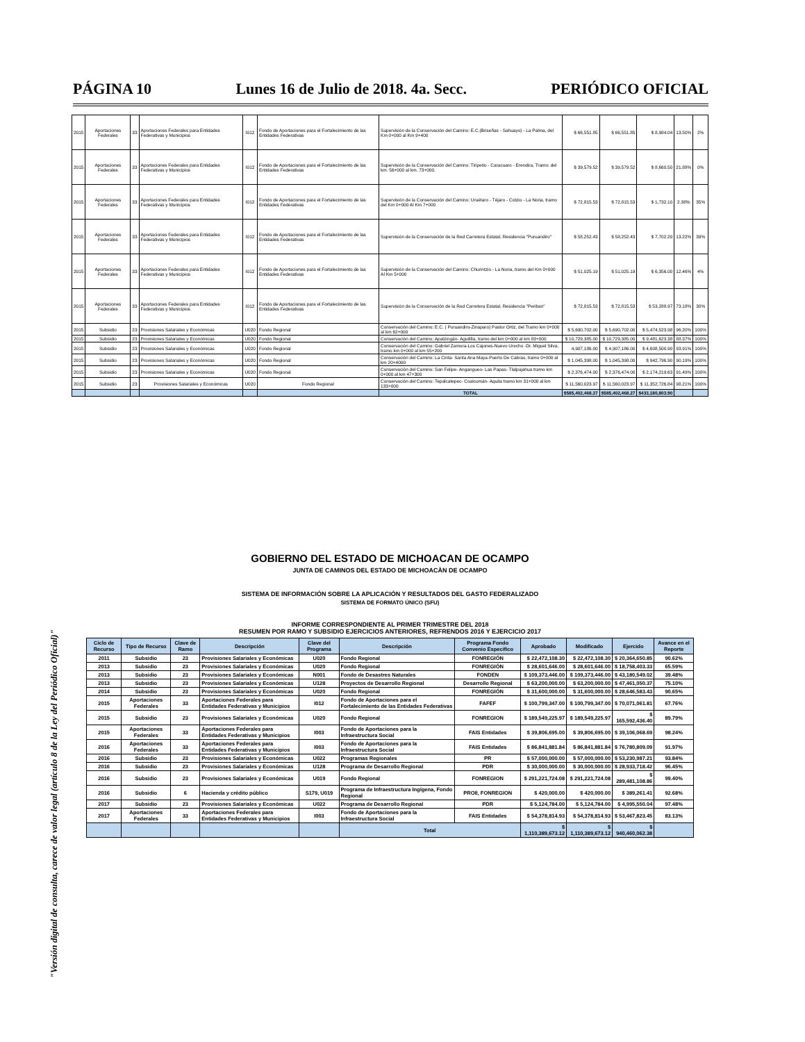PÁGINA 10 Lunes 16 de Julio de 2018. 4a. Secc. PERIÓDICO OFICIAL
"Versión digital de consulta, carece de valor legal (artículo 8 de la Ley del Periódico Oficial)"
| 2015 | Aportaciones Federales | 33 | Aportaciones Federales para Entidades Federativas y Municipios | I012 | Fondo de Aportaciones para el Fortalecimiento de las Entidades Federativas | Supervisión de la Conservación del Camino: E.C.(Briseñas - Sahuayo) - La Palma, del Km 0+000 al Km 9+400 | $ 66,551.85 | $ 66,551.85 | $ 8,984.04 | 13.50% | 2% |
| 2015 | Aportaciones Federales | 33 | Aportaciones Federales para Entidades Federativas y Municipios | I012 | Fondo de Aportaciones para el Fortalecimiento de las Entidades Federativas | Supervisión de la Conservación del Camino: Tiripetio - Caracuaro - Erendira, Tramo: del km. 56+000 al km. 73+000. | $ 39,579.52 | $ 39,579.52 | $ 8,660.50 | 21.88% | 0% |
| 2015 | Aportaciones Federales | 33 | Aportaciones Federales para Entidades Federativas y Municipios | I012 | Fondo de Aportaciones para el Fortalecimiento de las Entidades Federativas | Supervisión de la Conservación del Camino: Uruétaro - Téjaro - Cotzio - La Noria, tramo del Km 0+000 Al Km 7+000 | $ 72,815.53 | $ 72,815.53 | $ 1,732.10 | 2.38% | 35% |
| 2015 | Aportaciones Federales | 33 | Aportaciones Federales para Entidades Federativas y Municipios | I012 | Fondo de Aportaciones para el Fortalecimiento de las Entidades Federativas | Supervisión de la Conservación de la Red Carretera Estatal, Residencia "Puruandiro" | $ 58,252.43 | $ 58,252.43 | $ 7,702.20 | 13.22% | 39% |
| 2015 | Aportaciones Federales | 33 | Aportaciones Federales para Entidades Federativas y Municipios | I012 | Fondo de Aportaciones para el Fortalecimiento de las Entidades Federativas | Supervisión de la Conservación del Camino: Churintzio - La Noria, tramo del Km 0+000 Al Km 5+000 | $ 51,025.19 | $ 51,025.19 | $ 6,356.00 | 12.46% | 4% |
| 2015 | Aportaciones Federales | 33 | Aportaciones Federales para Entidades Federativas y Municipios | I012 | Fondo de Aportaciones para el Fortalecimiento de las Entidades Federativas | Supervisión de la Conservación de la Red Carretera Estatal, Residencia "Periban" | $ 72,815.53 | $ 72,815.53 | $ 53,288.97 | 73.18% | 30% |
| 2015 | Subsidio | 23 | Provisiones Salariales y Económicas | U020 | Fondo Regional | Conservación del Camino: E.C. ( Puruandiro-Zinaparo) Pastor Ortiz, del Tramo km 0+000 al km 62+000 | $ 5,690,702.00 | $ 5,690,702.00 | $ 5,474,523.98 | 96.20% | 100% |
| 2015 | Subsidio | 23 | Provisiones Salariales y Económicas | U020 | Fondo Regional | Conservación del Camino: Apatzingán- Aguililla, tramo del km 0+000 al km 83+000 | $ 10,729,385.00 | $ 10,729,385.00 | $ 9,481,623.38 | 88.37% | 100% |
| 2015 | Subsidio | 23 | Provisiones Salariales y Económicas | U020 | Fondo Regional | Conservación del Camino: Gabriel Zamora-Los Cajones-Nuevo Urecho -Dr. Miguel Silva, tramo km 0+000 al km 55+200 | 4,907,186.00 | $ 4,907,186.00 | $ 4,608,500.90 | 93.91% | 100% |
| 2015 | Subsidio | 23 | Provisiones Salariales y Económicas | U020 | Fondo Regional | Conservación del Camino: La Cinta- Santa Ana Maya-Puerto De Cabras, tramo 0+000 al km 20+4000 | $ 1,045,398.00 | $ 1,045,398.00 | $ 942,796.90 | 90.19% | 100% |
| 2015 | Subsidio | 23 | Provisiones Salariales y Económicas | U020 | Fondo Regional | Conservación del Camino: San Felipe- Angangueo- Las Papas- Tlalpujahua tramo km 0+000 al km 47+300 | $ 2,376,474.00 | $ 2,376,474.00 | $ 2,174,219.63 | 91.49% | 100% |
| 2015 | Subsidio | 23 | Provisiones Salariales y Económicas | U020 | Fondo Regional | Conservación del Camino: Tepalcatepec- Coalcomán- Aquila tramo km 31+000 al km 133+000 | $ 11,560,023.97 | $ 11,560,023.97 | $ 11,352,726.84 | 98.21% | 100% |
| | | | | | | TOTAL | $585,402,468.27 | $585,402,468.27 | $433,180,803.90 | | |
GOBIERNO DEL ESTADO DE MICHOACAN DE OCAMPO
JUNTA DE CAMINOS DEL ESTADO DE MICHOACÀN DE OCAMPO
SISTEMA DE INFORMACIÓN SOBRE LA APLICACIÓN Y RESULTADOS DEL GASTO FEDERALIZADO
SISTEMA DE FORMATO ÚNICO (SFU)
INFORME CORRESPONDIENTE AL PRIMER TRIMESTRE DEL 2018
RESUMEN POR RAMO Y SUBSIDIO EJERCICIOS ANTERIORES, REFRENDOS 2016 Y EJERCICIO 2017
| Ciclo de Recurso | Tipo de Recurso | Clave de Ramo | Descripción | Clave del Programa | Descripción | Programa Fondo Convenio Especifico | Aprobado | Modificado | Ejercido | Avance en el Reporte |
| --- | --- | --- | --- | --- | --- | --- | --- | --- | --- | --- |
| 2011 | Subsidio | 23 | Provisiones Salariales y Económicas | U020 | Fondo Regional | FONREGIÓN | $ 22,472,108.30 | $ 22,472,108.30 | $ 20,364,650.85 | 90.62% |
| 2013 | Subsidio | 23 | Provisiones Salariales y Económicas | U020 | Fondo Regional | FONREGIÓN | $ 28,601,646.00 | $ 28,601,646.00 | $ 18,758,403.33 | 65.59% |
| 2013 | Subsidio | 23 | Provisiones Salariales y Económicas | N001 | Fondo de Desastres Naturales | FONDEN | $ 109,373,446.00 | $ 109,373,446.00 | $ 43,180,549.02 | 39.48% |
| 2013 | Subsidio | 23 | Provisiones Salariales y Económicas | U128 | Proyectos de Desarrollo Regional | Desarrollo Regional | $ 63,200,000.00 | $ 63,200,000.00 | $ 47,461,050.37 | 75.10% |
| 2014 | Subsidio | 23 | Provisiones Salariales y Económicas | U020 | Fondo Regional | FONREGIÓN | $ 31,600,000.00 | $ 31,600,000.00 | $ 28,646,583.43 | 90.65% |
| 2015 | Aportaciones Federales | 33 | Aportaciones Federales para Entidades Federativas y Municipios | I012 | Fondo de Aportaciones para el Fortalecimiento de las Entidades Federativas | FAFEF | $ 100,799,347.00 | $ 100,799,347.00 | $ 70,071,061.81 | 67.76% |
| 2015 | Subsidio | 23 | Provisiones Salariales y Económicas | U020 | Fondo Regional | FONREGION | $ 189,549,225.97 | $ 189,549,225.97 | $ 165,592,436.40 | 89.79% |
| 2015 | Aportaciones Federales | 33 | Aportaciones Federales para Entidades Federativas y Municipios | I003 | Fondo de Aportaciones para la Infraestructura Social | FAIS Entidades | $ 39,806,695.00 | $ 39,806,695.00 | $ 39,106,068.69 | 98.24% |
| 2016 | Aportaciones Federales | 33 | Aportaciones Federales para Entidades Federativas y Municipios | I003 | Fondo de Aportaciones para la Infraestructura Social | FAIS Entidades | $ 86,841,881.84 | $ 86,841,881.84 | $ 76,780,809.09 | 91.97% |
| 2016 | Subsidio | 23 | Provisiones Salariales y Económicas | U022 | Programas Regionales | PR | $ 57,000,000.00 | $ 57,000,000.00 | $ 53,230,987.21 | 93.84% |
| 2016 | Subsidio | 23 | Provisiones Salariales y Económicas | U128 | Programa de Desarrollo Regional | PDR | $ 30,000,000.00 | $ 30,000,000.00 | $ 28,933,718.42 | 96.45% |
| 2016 | Subsidio | 23 | Provisiones Salariales y Económicas | U019 | Fondo Regional | FONREGION | $ 291,221,724.08 | $ 291,221,724.08 | $ 289,481,108.86 | 99.40% |
| 2016 | Subsidio | 6 | Hacienda y crédito público | S179, U019 | Programa de Infraestructura Ingígena, Fondo Regional | PROII, FONREGION | $ 420,000.00 | $ 420,000.00 | $ 389,261.41 | 92.68% |
| 2017 | Subsidio | 23 | Provisiones Salariales y Económicas | U022 | Programa de Desarrollo Regional | PDR | $ 5,124,784.00 | $ 5,124,784.00 | $ 4,995,550.04 | 97.48% |
| 2017 | Aportaciones Federales | 33 | Aportaciones Federales para Entidades Federativas y Municipios | I003 | Fondo de Aportaciones para la Infraestructura Social | FAIS Entidades | $ 54,378,814.93 | $ 54,378,814.93 | $ 53,467,823.45 | 83.13% |
| | | | | | Total | | $ 1,110,389,673.12 | $ 1,110,389,673.12 | $ 940,460,062.38 | |